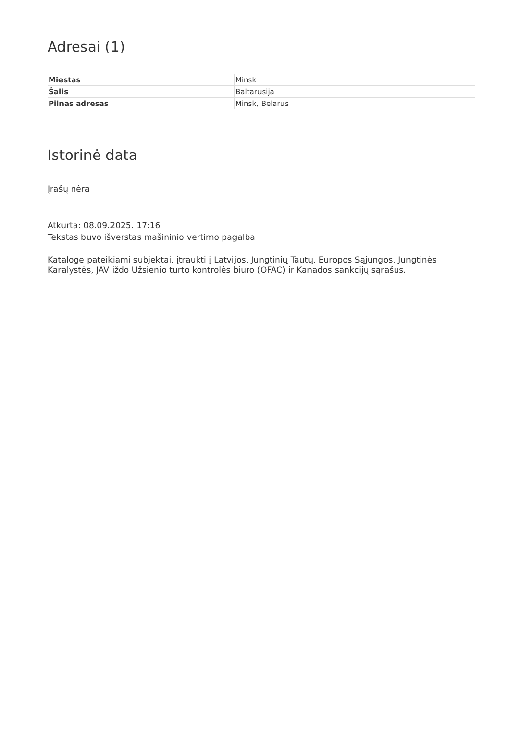Adresai (1)
| Miestas | Minsk |
| Šalis | Baltarusija |
| Pilnas adresas | Minsk, Belarus |
Istorinė data
Įrašų nėra
Atkurta: 08.09.2025. 17:16
Tekstas buvo išverstas mašininio vertimo pagalba
Kataloge pateikiami subjektai, įtraukti į Latvijos, Jungtinių Tautų, Europos Sąjungos, Jungtinės Karalystės, JAV iždo Užsienio turto kontrolės biuro (OFAC) ir Kanados sankcijų sąrašus.